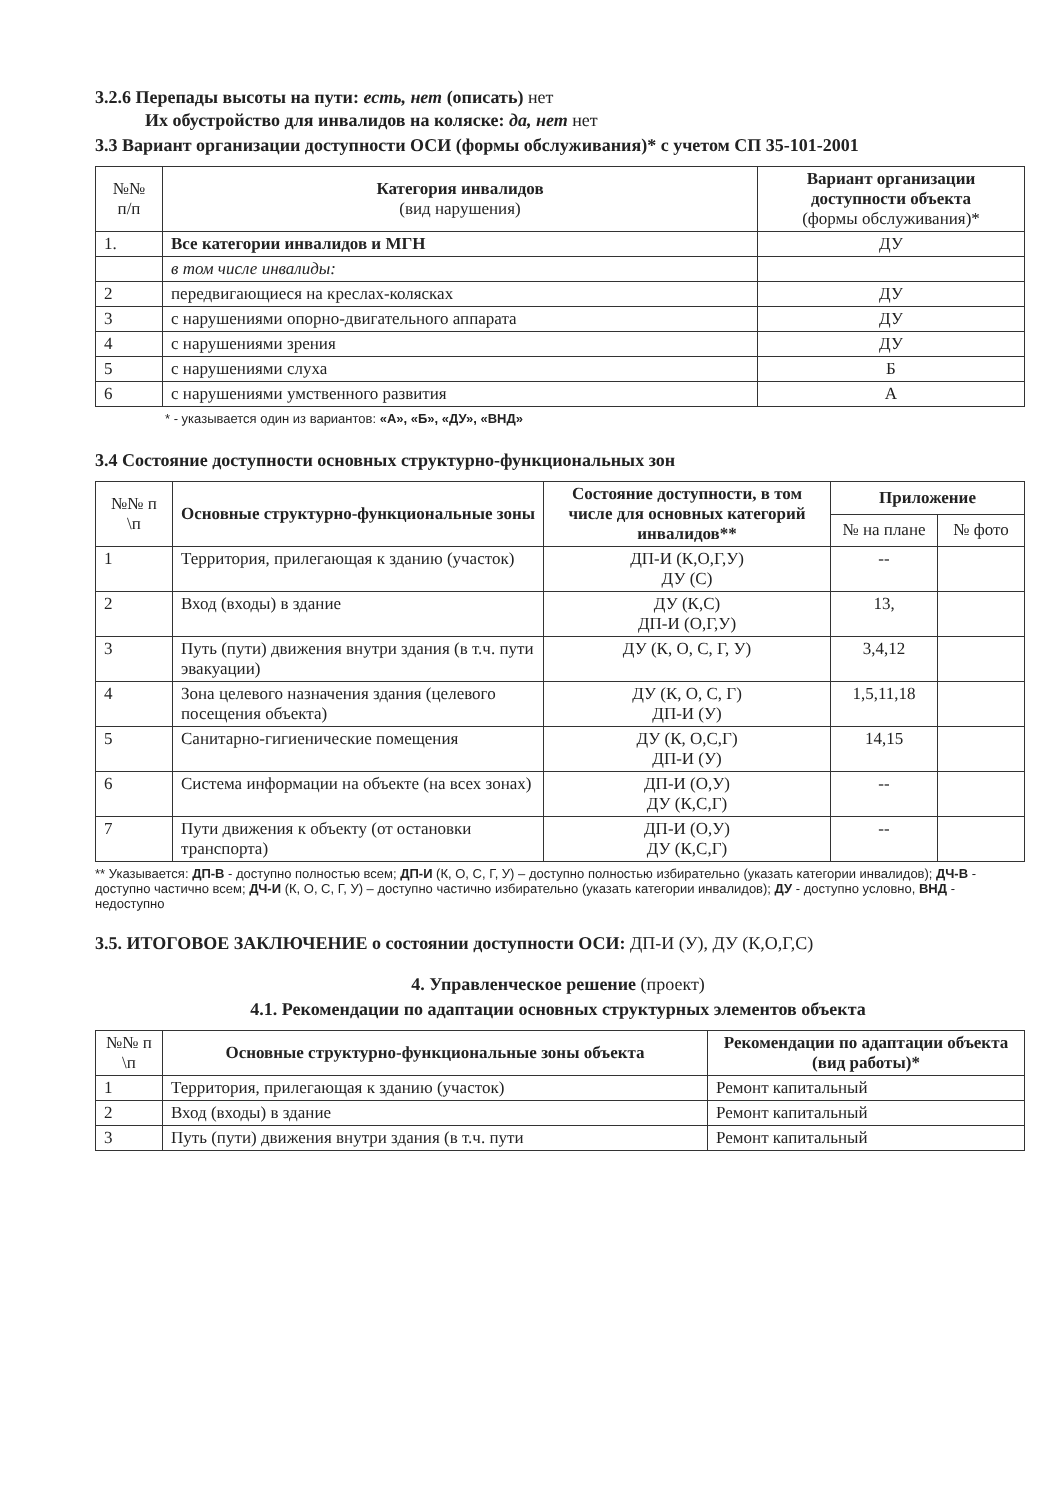3.2.6 Перепады высоты на пути: есть, нет (описать) нет
Их обустройство для инвалидов на коляске: да, нет нет
3.3 Вариант организации доступности ОСИ (формы обслуживания)* с учетом СП 35-101-2001
| №№ п/п | Категория инвалидов (вид нарушения) | Вариант организации доступности объекта (формы обслуживания)* |
| --- | --- | --- |
| 1. | Все категории инвалидов и МГН | ДУ |
| | в том числе инвалиды: | |
| 2 | передвигающиеся на креслах-колясках | ДУ |
| 3 | с нарушениями опорно-двигательного аппарата | ДУ |
| 4 | с нарушениями зрения | ДУ |
| 5 | с нарушениями слуха | Б |
| 6 | с нарушениями умственного развития | А |
* - указывается один из вариантов: «А», «Б», «ДУ», «ВНД»
3.4 Состояние доступности основных структурно-функциональных зон
| №№ п \п | Основные структурно-функциональные зоны | Состояние доступности, в том числе для основных категорий инвалидов** | Приложение | |
| --- | --- | --- | --- | --- |
| | | | № на плане | № фото |
| 1 | Территория, прилегающая к зданию (участок) | ДП-И (К,О,Г,У) ДУ (С) | -- | |
| 2 | Вход (входы) в здание | ДУ (К,С) ДП-И (О,Г,У) | 13, | |
| 3 | Путь (пути) движения внутри здания (в т.ч. пути эвакуации) | ДУ (К, О, С, Г, У) | 3,4,12 | |
| 4 | Зона целевого назначения здания (целевого посещения объекта) | ДУ (К, О, С, Г) ДП-И (У) | 1,5,11,18 | |
| 5 | Санитарно-гигиенические помещения | ДУ (К, О,С,Г) ДП-И (У) | 14,15 | |
| 6 | Система информации на объекте (на всех зонах) | ДП-И (О,У) ДУ (К,С,Г) | -- | |
| 7 | Пути движения к объекту (от остановки транспорта) | ДП-И (О,У) ДУ (К,С,Г) | -- | |
** Указывается: ДП-В - доступно полностью всем; ДП-И (К, О, С, Г, У) – доступно полностью избирательно (указать категории инвалидов); ДЧ-В - доступно частично всем; ДЧ-И (К, О, С, Г, У) – доступно частично избирательно (указать категории инвалидов); ДУ - доступно условно, ВНД - недоступно
3.5. ИТОГОВОЕ ЗАКЛЮЧЕНИЕ о состоянии доступности ОСИ: ДП-И (У), ДУ (К,О,Г,С)
4. Управленческое решение (проект)
4.1. Рекомендации по адаптации основных структурных элементов объекта
| №№ п \п | Основные структурно-функциональные зоны объекта | Рекомендации по адаптации объекта (вид работы)* |
| --- | --- | --- |
| 1 | Территория, прилегающая к зданию (участок) | Ремонт капитальный |
| 2 | Вход (входы) в здание | Ремонт капитальный |
| 3 | Путь (пути) движения внутри здания (в т.ч. пути | Ремонт капитальный |